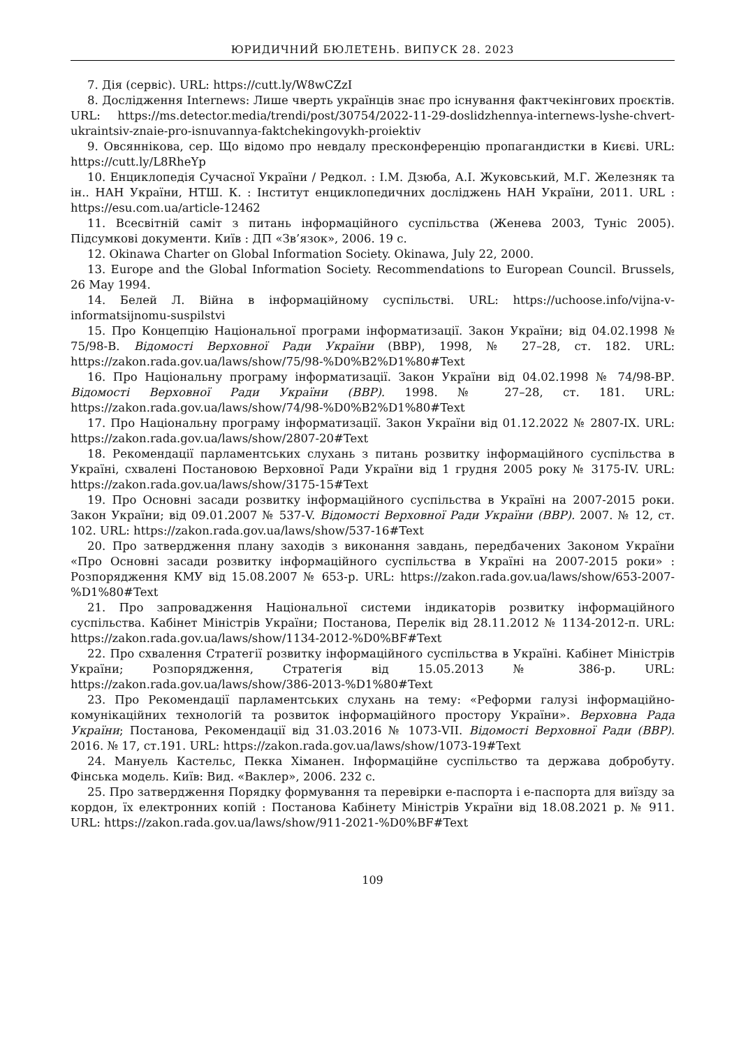ЮРИДИЧНИЙ БЮЛЕТЕНЬ. ВИПУСК 28. 2023
7. Дія (сервіс). URL: https://cutt.ly/W8wCZzI
8. Дослідження Internews: Лише чверть українців знає про існування фактчекінгових проєктів. URL: https://ms.detector.media/trendi/post/30754/2022-11-29-doslidzhennya-internews-lyshe-chvert-ukraintsiv-znaie-pro-isnuvannya-faktchekingovykh-proiektiv
9. Овсяннікова, сер. Що відомо про невдалу пресконференцію пропагандистки в Києві. URL: https://cutt.ly/L8RheYp
10. Енциклопедія Сучасної України / Редкол. : І.М. Дзюба, А.І. Жуковський, М.Г. Железняк та ін.. НАН України, НТШ. К. : Інститут енциклопедичних досліджень НАН України, 2011. URL : https://esu.com.ua/article-12462
11. Всесвітній саміт з питань інформаційного суспільства (Женева 2003, Туніс 2005). Підсумкові документи. Київ : ДП «Зв’язок», 2006. 19 с.
12. Okinawa Charter on Global Information Society. Okinawa, July 22, 2000.
13. Europe and the Global Information Society. Recommendations to European Council. Brussels, 26 May 1994.
14. Белей Л. Війна в інформаційному суспільстві. URL: https://uchoose.info/vijna-v-informatsijnomu-suspilstvi
15. Про Концепцію Національної програми інформатизації. Закон України; від 04.02.1998 № 75/98-В. Відомості Верховної Ради України (ВВР), 1998, № 27–28, ст. 182. URL: https://zakon.rada.gov.ua/laws/show/75/98-%D0%B2%D1%80#Text
16. Про Національну програму інформатизації. Закон України від 04.02.1998 № 74/98-ВР. Відомості Верховної Ради України (ВВР). 1998. № 27–28, ст. 181. URL: https://zakon.rada.gov.ua/laws/show/74/98-%D0%B2%D1%80#Text
17. Про Національну програму інформатизації. Закон України від 01.12.2022 № 2807-IX. URL: https://zakon.rada.gov.ua/laws/show/2807-20#Text
18. Рекомендації парламентських слухань з питань розвитку інформаційного суспільства в Україні, схвалені Постановою Верховної Ради України від 1 грудня 2005 року № 3175-IV. URL: https://zakon.rada.gov.ua/laws/show/3175-15#Text
19. Про Основні засади розвитку інформаційного суспільства в Україні на 2007-2015 роки. Закон України; від 09.01.2007 № 537-V. Відомості Верховної Ради України (ВВР). 2007. № 12, ст. 102. URL: https://zakon.rada.gov.ua/laws/show/537-16#Text
20. Про затвердження плану заходів з виконання завдань, передбачених Законом України «Про Основні засади розвитку інформаційного суспільства в Україні на 2007-2015 роки» : Розпорядження КМУ від 15.08.2007 № 653-р. URL: https://zakon.rada.gov.ua/laws/show/653-2007-%D1%80#Text
21. Про запровадження Національної системи індикаторів розвитку інформаційного суспільства. Кабінет Міністрів України; Постанова, Перелік від 28.11.2012 № 1134-2012-п. URL: https://zakon.rada.gov.ua/laws/show/1134-2012-%D0%BF#Text
22. Про схвалення Стратегії розвитку інформаційного суспільства в Україні. Кабінет Міністрів України; Розпорядження, Стратегія від 15.05.2013 № 386-р. URL: https://zakon.rada.gov.ua/laws/show/386-2013-%D1%80#Text
23. Про Рекомендації парламентських слухань на тему: «Реформи галузі інформаційно-комунікаційних технологій та розвиток інформаційного простору України». Верховна Рада України; Постанова, Рекомендації від 31.03.2016 № 1073-VII. Відомості Верховної Ради (ВВР). 2016. № 17, ст.191. URL: https://zakon.rada.gov.ua/laws/show/1073-19#Text
24. Мануель Кастельс, Пекка Хіманен. Інформаційне суспільство та держава добробуту. Фінська модель. Київ: Вид. «Ваклер», 2006. 232 с.
25. Про затвердження Порядку формування та перевірки е-паспорта і е-паспорта для виїзду за кордон, їх електронних копій : Постанова Кабінету Міністрів України від 18.08.2021 р. № 911. URL: https://zakon.rada.gov.ua/laws/show/911-2021-%D0%BF#Text
109